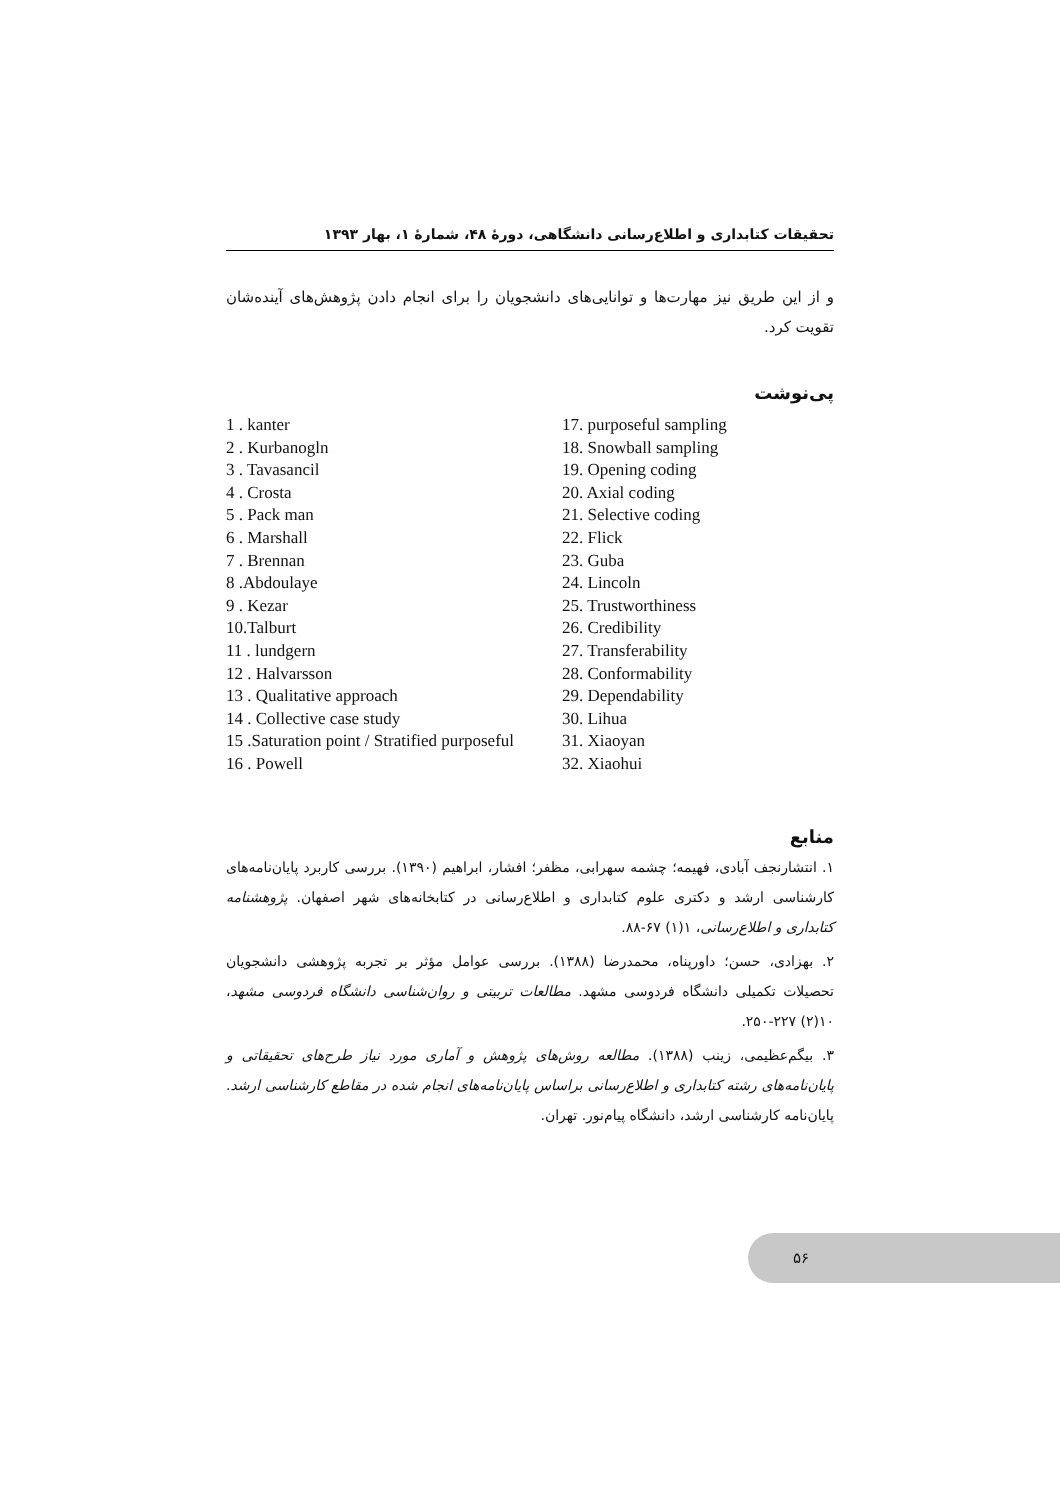تحقیقات کتابداری و اطلاع‌رسانی دانشگاهی، دورهٔ ۴۸، شمارهٔ ۱، بهار ۱۳۹۳
و از این طریق نیز مهارت‌ها و توانایی‌های دانشجویان را برای انجام دادن پژوهش‌های آینده‌شان تقویت کرد.
پی‌نوشت
1 . kanter
2 . Kurbanogln
3 . Tavasancil
4 . Crosta
5 . Pack man
6 . Marshall
7 . Brennan
8 .Abdoulaye
9 . Kezar
10.Talburt
11 . lundgern
12 . Halvarsson
13 . Qualitative approach
14 . Collective case study
15 .Saturation point / Stratified purposeful
16 . Powell
17. purposeful sampling
18. Snowball sampling
19. Opening coding
20. Axial coding
21. Selective coding
22. Flick
23. Guba
24. Lincoln
25. Trustworthiness
26. Credibility
27. Transferability
28. Conformability
29. Dependability
30. Lihua
31. Xiaoyan
32. Xiaohui
منابع
۱. انتشارنجف آبادی، فهیمه؛ چشمه سهرابی، مظفر؛ افشار، ابراهیم (۱۳۹۰). بررسی کاربرد پایان‌نامه‌های کارشناسی ارشد و دکتری علوم کتابداری و اطلاع‌رسانی در کتابخانه‌های شهر اصفهان. پژوهشنامه کتابداری و اطلاع‌رسانی، ۱(۱) ۶۷-۸۸.
۲. بهزادی، حسن؛ داورپناه، محمدرضا (۱۳۸۸). بررسی عوامل مؤثر بر تجربه پژوهشی دانشجویان تحصیلات تکمیلی دانشگاه فردوسی مشهد. مطالعات تربیتی و روان‌شناسی دانشگاه فردوسی مشهد، ۱۰(۲) ۲۲۷-۲۵۰.
۳. بیگم‌عظیمی، زینب (۱۳۸۸). مطالعه روش‌های پژوهش و آماری مورد نیاز طرح‌های تحقیقاتی و پایان‌نامه‌های رشته کتابداری و اطلاع‌رسانی براساس پایان‌نامه‌های انجام شده در مقاطع کارشناسی ارشد. پایان‌نامه کارشناسی ارشد، دانشگاه پیام‌نور. تهران.
۵۶